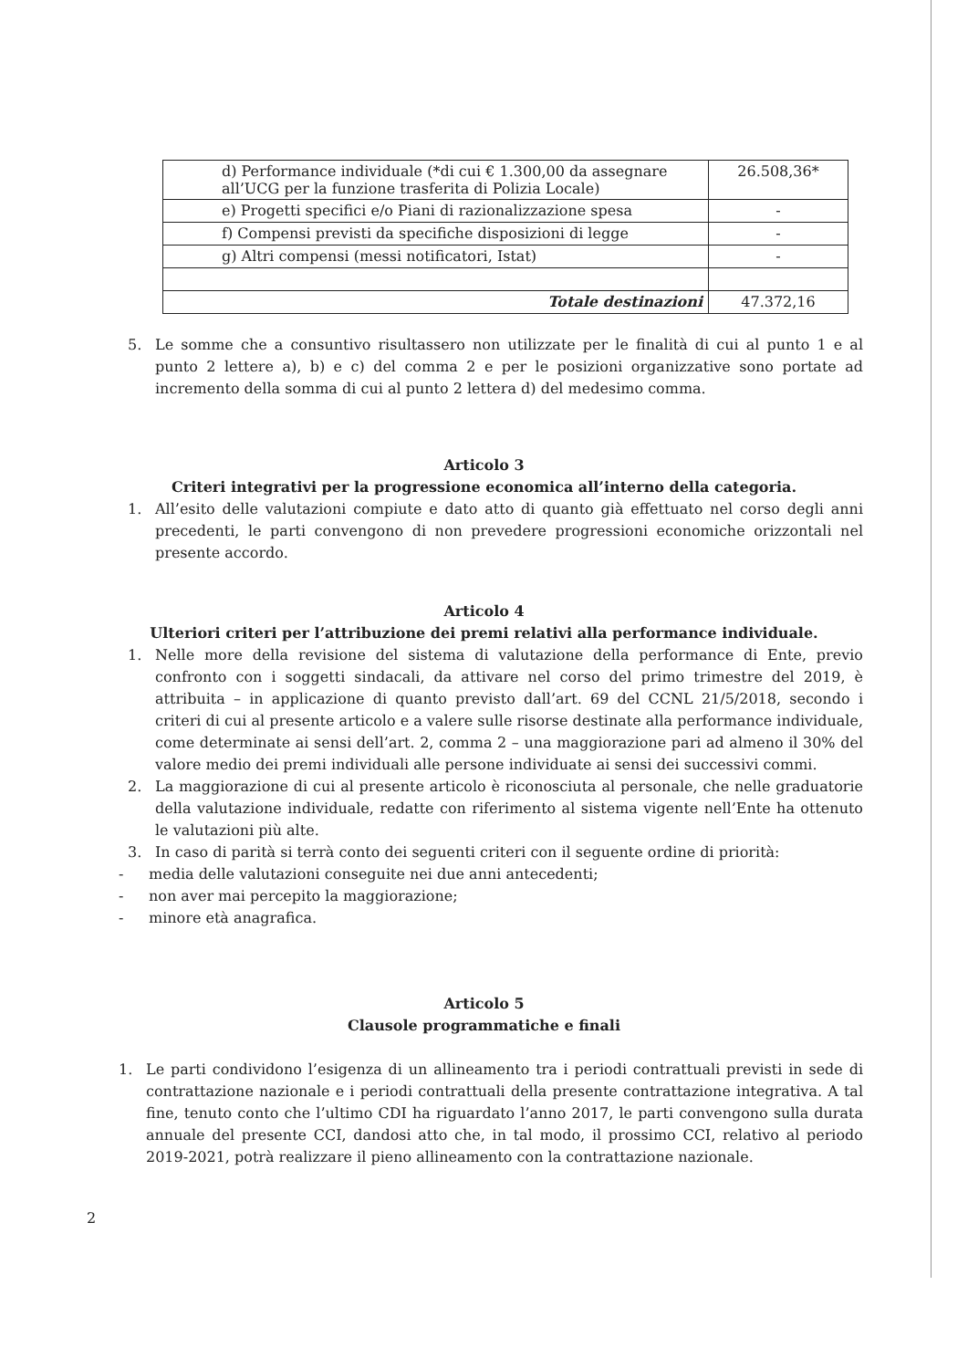| d) Performance individuale (*di cui € 1.300,00 da assegnare all’UCG per la funzione trasferita di Polizia Locale) | 26.508,36* |
| e) Progetti specifici e/o Piani di razionalizzazione spesa | - |
| f) Compensi previsti da specifiche disposizioni di legge | - |
| g) Altri compensi (messi notificatori, Istat) | - |
| Totale destinazioni | 47.372,16 |
5. Le somme che a consuntivo risultassero non utilizzate per le finalità di cui al punto 1 e al punto 2 lettere a), b) e c) del comma 2 e per le posizioni organizzative sono portate ad incremento della somma di cui al punto 2 lettera d) del medesimo comma.
Articolo 3
Criteri integrativi per la progressione economica all’interno della categoria.
1. All’esito delle valutazioni compiute e dato atto di quanto già effettuato nel corso degli anni precedenti, le parti convengono di non prevedere progressioni economiche orizzontali nel presente accordo.
Articolo 4
Ulteriori criteri per l’attribuzione dei premi relativi alla performance individuale.
1. Nelle more della revisione del sistema di valutazione della performance di Ente, previo confronto con i soggetti sindacali, da attivare nel corso del primo trimestre del 2019, è attribuita – in applicazione di quanto previsto dall’art. 69 del CCNL 21/5/2018, secondo i criteri di cui al presente articolo e a valere sulle risorse destinate alla performance individuale, come determinate ai sensi dell’art. 2, comma 2 – una maggiorazione pari ad almeno il 30% del valore medio dei premi individuali alle persone individuate ai sensi dei successivi commi.
2. La maggiorazione di cui al presente articolo è riconosciuta al personale, che nelle graduatorie della valutazione individuale, redatte con riferimento al sistema vigente nell’Ente ha ottenuto le valutazioni più alte.
3. In caso di parità si terrà conto dei seguenti criteri con il seguente ordine di priorità:
- media delle valutazioni conseguite nei due anni antecedenti;
- non aver mai percepito la maggiorazione;
- minore età anagrafica.
Articolo 5
Clausole programmatiche e finali
1. Le parti condividono l’esigenza di un allineamento tra i periodi contrattuali previsti in sede di contrattazione nazionale e i periodi contrattuali della presente contrattazione integrativa. A tal fine, tenuto conto che l’ultimo CDI ha riguardato l’anno 2017, le parti convengono sulla durata annuale del presente CCI, dandosi atto che, in tal modo, il prossimo CCI, relativo al periodo 2019-2021, potrà realizzare il pieno allineamento con la contrattazione nazionale.
2